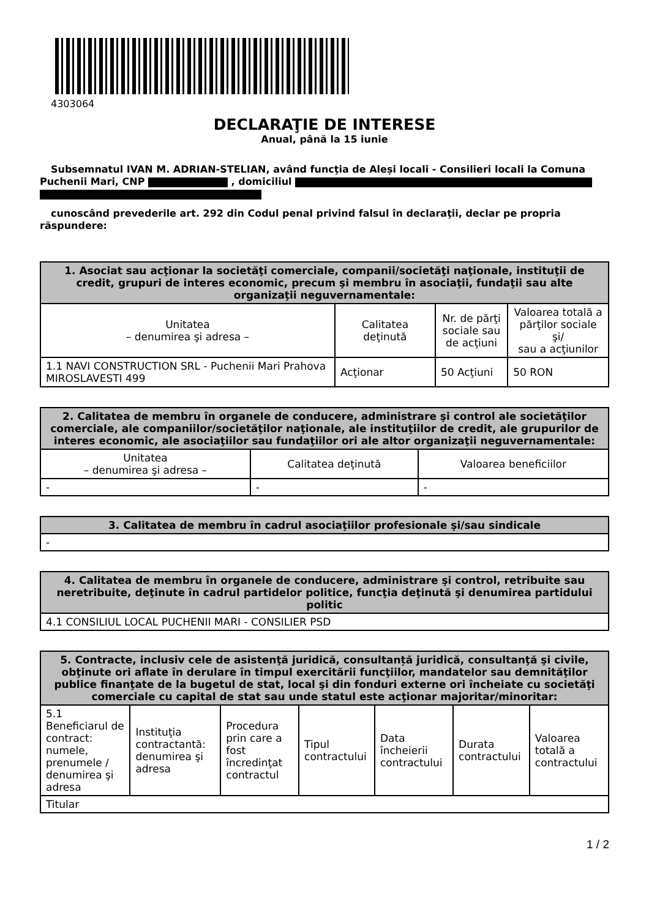4303064
DECLARAŢIE DE INTERESE
Anual, până la 15 iunie
Subsemnatul IVAN M. ADRIAN-STELIAN, având funcţia de Aleși locali - Consilieri locali la Comuna Puchenii Mari, CNP , domiciliul
cunoscând prevederile art. 292 din Codul penal privind falsul în declaraţii, declar pe propria răspundere:
| 1. Asociat sau acţionar la societăţi comerciale, companii/societăţi naţionale, instituţii de credit, grupuri de interes economic, precum şi membru în asociaţii, fundaţii sau alte organizaţii neguvernamentale: | | | |
| --- | --- | --- | --- |
| Unitatea – denumirea şi adresa – | Calitatea deţinută | Nr. de părţi sociale sau de acţiuni | Valoarea totală a părţilor sociale şi/ sau a acţiunilor |
| 1.1 NAVI CONSTRUCTION SRL - Puchenii Mari Prahova MIROSLAVESTI 499 | Acţionar | 50 Acţiuni | 50 RON |
| 2. Calitatea de membru în organele de conducere, administrare şi control ale societăţilor comerciale, ale companiilor/societăţilor naţionale, ale instituţiilor de credit, ale grupurilor de interes economic, ale asociaţiilor sau fundaţiilor ori ale altor organizaţii neguvernamentale: | | |
| --- | --- | --- |
| Unitatea – denumirea şi adresa – | Calitatea deţinută | Valoarea beneficiilor |
| - | - | - |
| 3. Calitatea de membru în cadrul asociaţiilor profesionale şi/sau sindicale |
| --- |
| - |
| 4. Calitatea de membru în organele de conducere, administrare şi control, retribuite sau neretribuite, deţinute în cadrul partidelor politice, funcţia deţinută şi denumirea partidului politic |
| --- |
| 4.1 CONSILIUL LOCAL PUCHENII MARI - CONSILIER PSD |
| 5. Contracte, inclusiv cele de asistenţă juridică, consultanță juridică, consultanţă şi civile, obţinute ori aflate în derulare în timpul exercitării funcţiilor, mandatelor sau demnităţilor publice finanţate de la bugetul de stat, local şi din fonduri externe ori încheiate cu societăţi comerciale cu capital de stat sau unde statul este acţionar majoritar/minoritar: | | | | | | |
| --- | --- | --- | --- | --- | --- | --- |
| 5.1 Beneficiarul de contract: numele, prenumele / denumirea şi adresa | Instituţia contractantă: denumirea şi adresa | Procedura prin care a fost încredinţat contractul | Tipul contractului | Data încheierii contractului | Durata contractului | Valoarea totală a contractului |
| Titular | | | | | | |
1 / 2